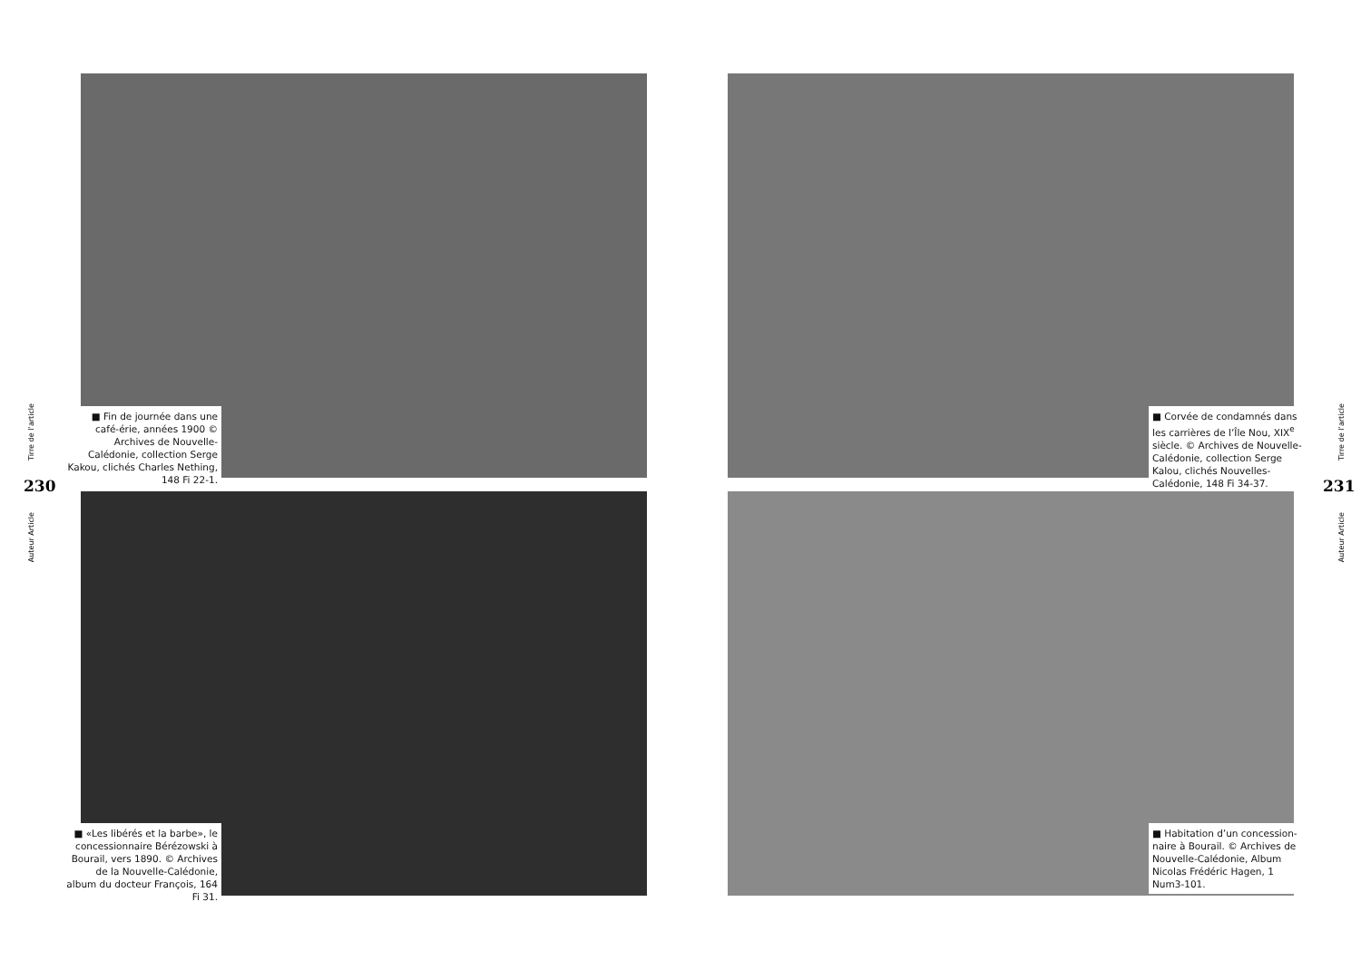■ Fin de journée dans une café-érie, années 1900 © Archives de Nouvelle-Calédonie, collection Serge Kakou, clichés Charles Nething, 148 Fi 22-1.
■ Corvée de condamnés dans les carrières de l’Île Nou, XIX<sup>e</sup> siècle. © Archives de Nouvelle-Calédonie, collection Serge Kalou, clichés Nouvelles-Calédonie, 148 Fi 34-37.
Tirre de l’article
230
Auteur Article
Tirre de l’article
231
Auteur Article
■ «Les libérés et la barbe», le concessionnaire Bérézowski à Bourail, vers 1890. © Archives de la Nouvelle-Calédonie, album du docteur François, 164 Fi 31.
■ Habitation d’un concession-naire à Bourail. © Archives de Nouvelle-Calédonie, Album Nicolas Frédéric Hagen, 1 Num3-101.